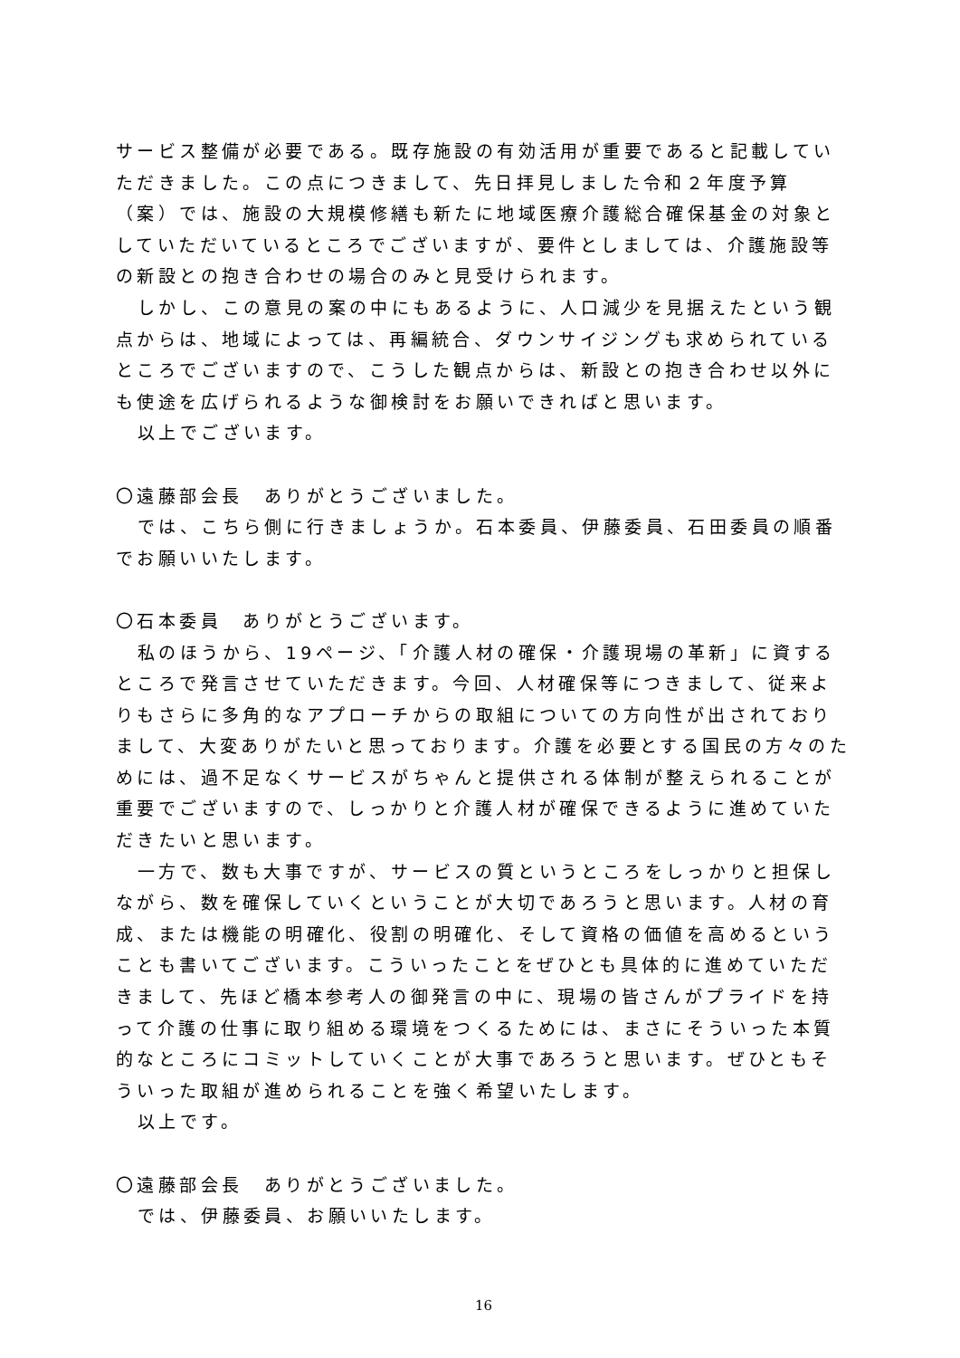サービス整備が必要である。既存施設の有効活用が重要であると記載していただきました。この点につきまして、先日拝見しました令和２年度予算（案）では、施設の大規模修繕も新たに地域医療介護総合確保基金の対象としていただいているところでございますが、要件としましては、介護施設等の新設との抱き合わせの場合のみと見受けられます。
しかし、この意見の案の中にもあるように、人口減少を見据えたという観点からは、地域によっては、再編統合、ダウンサイジングも求められているところでございますので、こうした観点からは、新設との抱き合わせ以外にも使途を広げられるような御検討をお願いできればと思います。
以上でございます。
〇遠藤部会長　ありがとうございました。
では、こちら側に行きましょうか。石本委員、伊藤委員、石田委員の順番でお願いいたします。
〇石本委員　ありがとうございます。
私のほうから、19ページ、「介護人材の確保・介護現場の革新」に資するところで発言させていただきます。今回、人材確保等につきまして、従来よりもさらに多角的なアプローチからの取組についての方向性が出されておりまして、大変ありがたいと思っております。介護を必要とする国民の方々のためには、過不足なくサービスがちゃんと提供される体制が整えられることが重要でございますので、しっかりと介護人材が確保できるように進めていただきたいと思います。
一方で、数も大事ですが、サービスの質というところをしっかりと担保しながら、数を確保していくということが大切であろうと思います。人材の育成、または機能の明確化、役割の明確化、そして資格の価値を高めるということも書いてございます。こういったことをぜひとも具体的に進めていただきまして、先ほど橋本参考人の御発言の中に、現場の皆さんがプライドを持って介護の仕事に取り組める環境をつくるためには、まさにそういった本質的なところにコミットしていくことが大事であろうと思います。ぜひともそういった取組が進められることを強く希望いたします。
以上です。
〇遠藤部会長　ありがとうございました。
では、伊藤委員、お願いいたします。
16